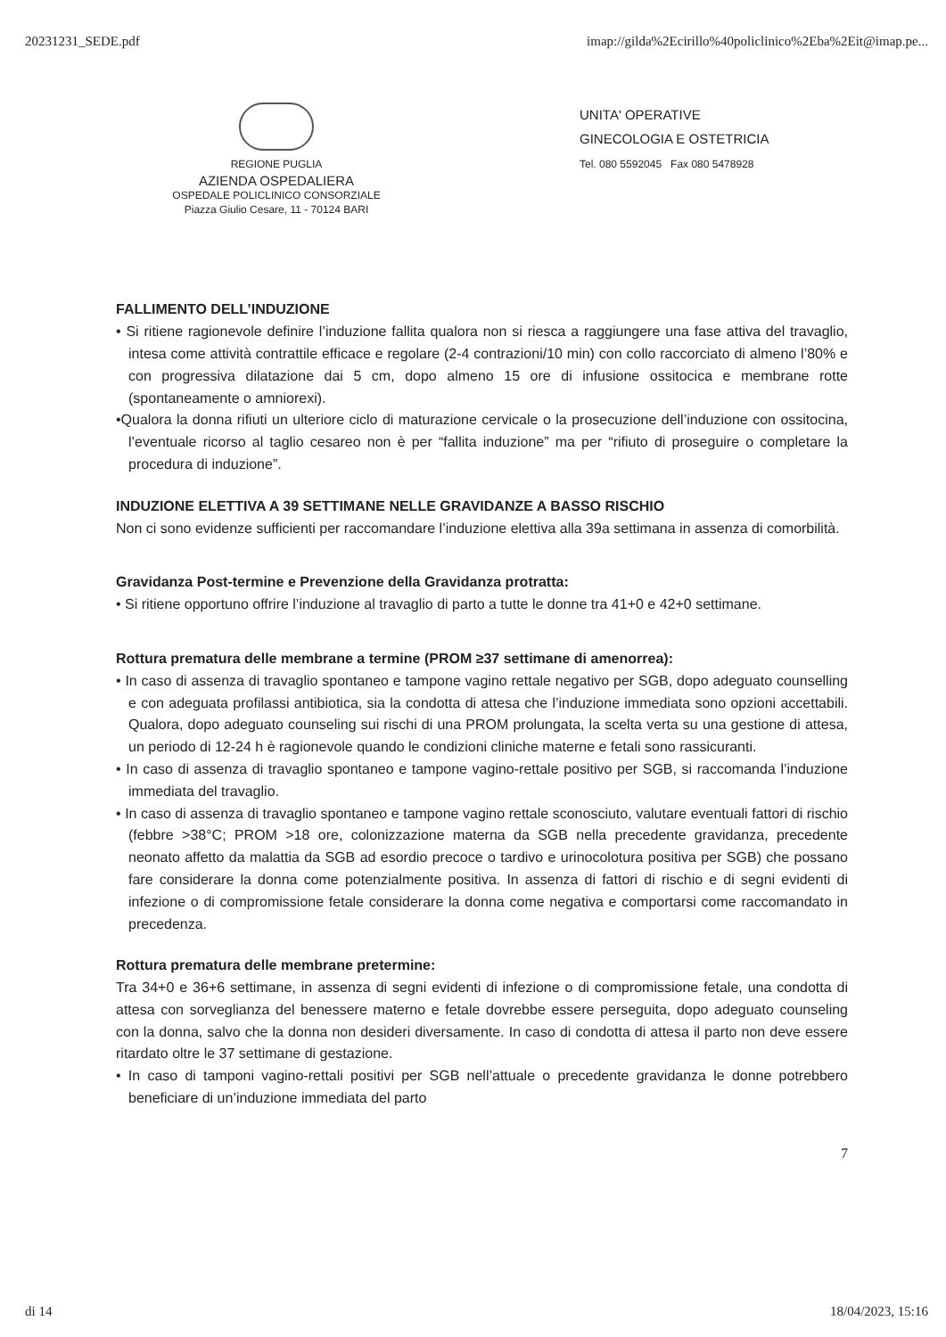20231231_SEDE.pdf imap://gilda%2Ecirillo%40policlinico%2Eba%2Eit@imap.pe...
REGIONE PUGLIA
AZIENDA OSPEDALIERA
OSPEDALE POLICLINICO CONSORZIALE
Piazza Giulio Cesare, 11 - 70124 BARI
UNITA' OPERATIVE
GINECOLOGIA E OSTETRICIA
Tel. 080 5592045 Fax 080 5478928
FALLIMENTO DELL’INDUZIONE
• Si ritiene ragionevole definire l’induzione fallita qualora non si riesca a raggiungere una fase attiva del travaglio, intesa come attività contrattile efficace e regolare (2-4 contrazioni/10 min) con collo raccorciato di almeno l’80% e con progressiva dilatazione dai 5 cm, dopo almeno 15 ore di infusione ossitocica e membrane rotte (spontaneamente o amniorexi).
•Qualora la donna rifiuti un ulteriore ciclo di maturazione cervicale o la prosecuzione dell’induzione con ossitocina, l’eventuale ricorso al taglio cesareo non è per “fallita induzione” ma per “rifiuto di proseguire o completare la procedura di induzione”.
INDUZIONE ELETTIVA A 39 SETTIMANE NELLE GRAVIDANZE A BASSO RISCHIO
Non ci sono evidenze sufficienti per raccomandare l’induzione elettiva alla 39a settimana in assenza di comorbilità.
Gravidanza Post-termine e Prevenzione della Gravidanza protratta:
• Si ritiene opportuno offrire l’induzione al travaglio di parto a tutte le donne tra 41+0 e 42+0 settimane.
Rottura prematura delle membrane a termine (PROM ≥37 settimane di amenorrea):
• In caso di assenza di travaglio spontaneo e tampone vagino rettale negativo per SGB, dopo adeguato counselling e con adeguata profilassi antibiotica, sia la condotta di attesa che l’induzione immediata sono opzioni accettabili. Qualora, dopo adeguato counseling sui rischi di una PROM prolungata, la scelta verta su una gestione di attesa, un periodo di 12-24 h è ragionevole quando le condizioni cliniche materne e fetali sono rassicuranti.
• In caso di assenza di travaglio spontaneo e tampone vagino-rettale positivo per SGB, si raccomanda l’induzione immediata del travaglio.
• In caso di assenza di travaglio spontaneo e tampone vagino rettale sconosciuto, valutare eventuali fattori di rischio (febbre >38°C; PROM >18 ore, colonizzazione materna da SGB nella precedente gravidanza, precedente neonato affetto da malattia da SGB ad esordio precoce o tardivo e urinocolotura positiva per SGB) che possano fare considerare la donna come potenzialmente positiva. In assenza di fattori di rischio e di segni evidenti di infezione o di compromissione fetale considerare la donna come negativa e comportarsi come raccomandato in precedenza.
Rottura prematura delle membrane pretermine:
Tra 34+0 e 36+6 settimane, in assenza di segni evidenti di infezione o di compromissione fetale, una condotta di attesa con sorveglianza del benessere materno e fetale dovrebbe essere perseguita, dopo adeguato counseling con la donna, salvo che la donna non desideri diversamente. In caso di condotta di attesa il parto non deve essere ritardato oltre le 37 settimane di gestazione.
• In caso di tamponi vagino-rettali positivi per SGB nell’attuale o precedente gravidanza le donne potrebbero beneficiare di un’induzione immediata del parto
7
di 14 18/04/2023, 15:16